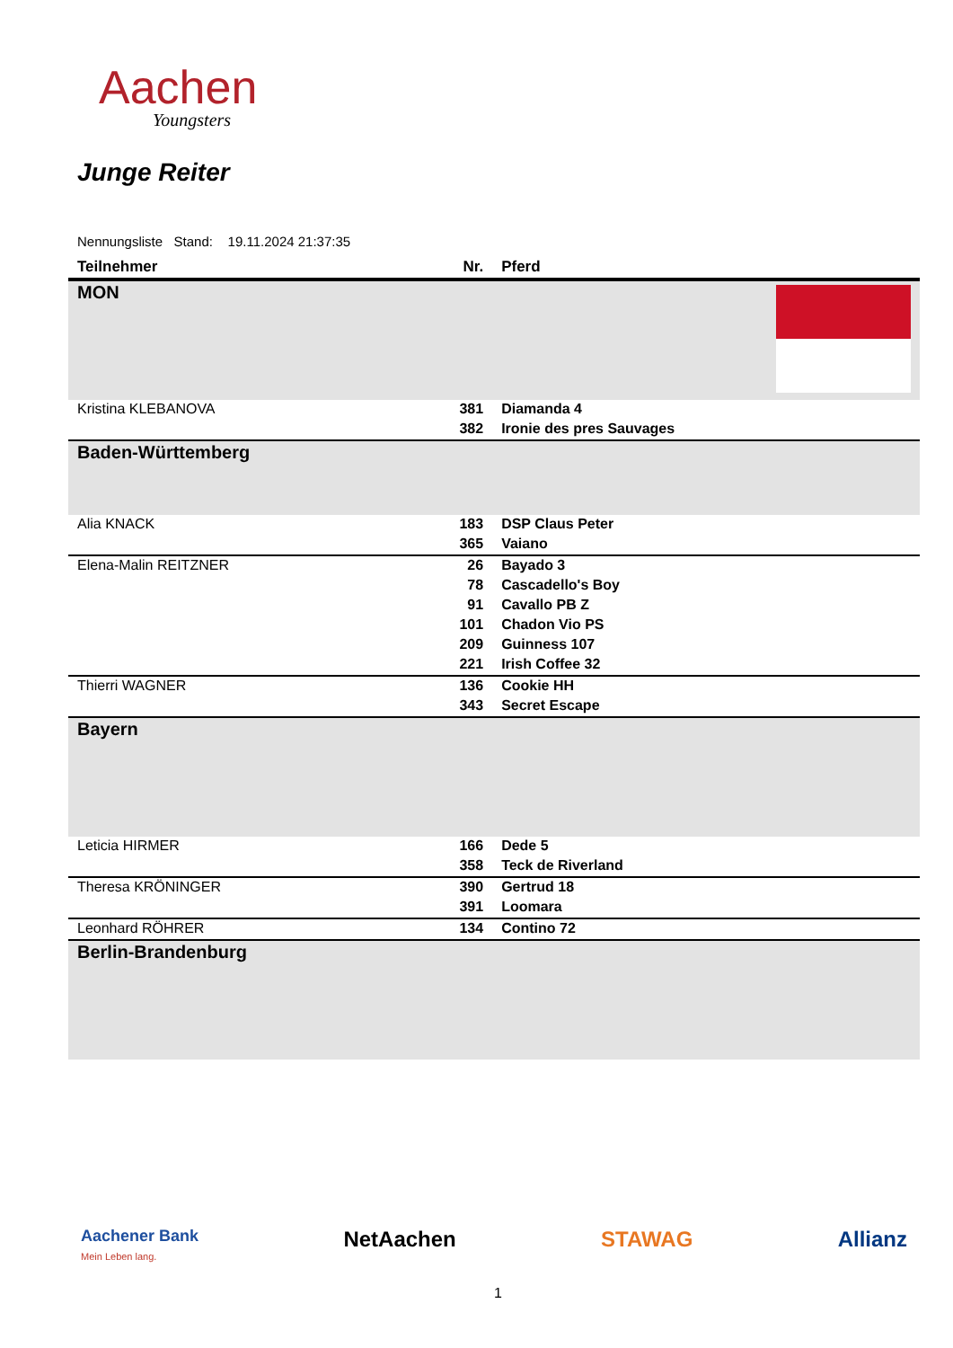Aachen
Youngsters
Junge Reiter
Nennungsliste Stand: 19.11.2024 21:37:35
| Teilnehmer | Nr. | Pferd |
| --- | --- | --- |
| MON | | |
| Kristina KLEBANOVA | 381 | Diamanda 4 |
| | 382 | Ironie des pres Sauvages |
| Baden-Württemberg | | |
| Alia KNACK | 183 | DSP Claus Peter |
| | 365 | Vaiano |
| Elena-Malin REITZNER | 26 | Bayado 3 |
| | 78 | Cascadello's Boy |
| | 91 | Cavallo PB Z |
| | 101 | Chadon Vio PS |
| | 209 | Guinness 107 |
| | 221 | Irish Coffee 32 |
| Thierri WAGNER | 136 | Cookie HH |
| | 343 | Secret Escape |
| Bayern | | |
| Leticia HIRMER | 166 | Dede 5 |
| | 358 | Teck de Riverland |
| Theresa KRÖNINGER | 390 | Gertrud 18 |
| | 391 | Loomara |
| Leonhard RÖHRER | 134 | Contino 72 |
| Berlin-Brandenburg | | |
Aachener Bank
Mein Leben lang. NetAachen STAWAG Allianz
1